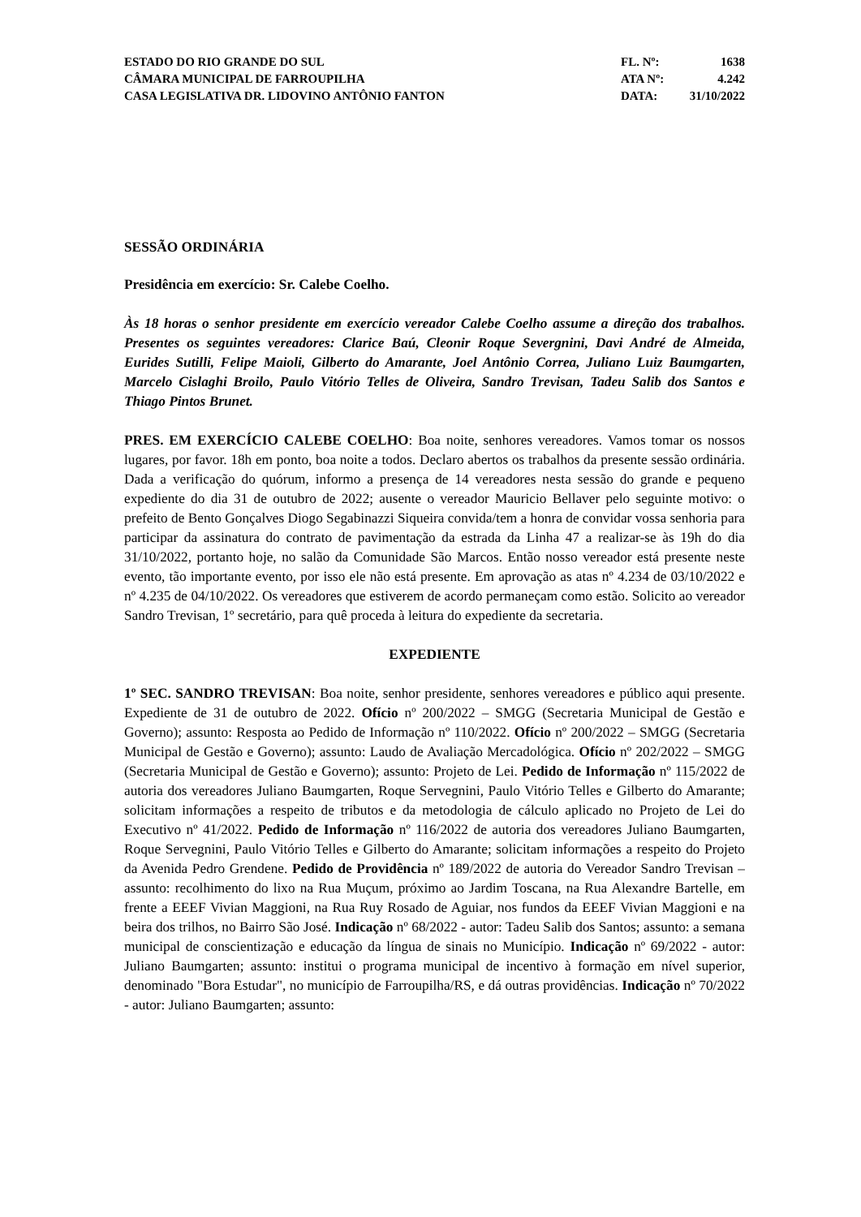ESTADO DO RIO GRANDE DO SUL
CÂMARA MUNICIPAL DE FARROUPILHA
CASA LEGISLATIVA DR. LIDOVINO ANTÔNIO FANTON
FL. Nº: 1638
ATA Nº: 4.242
DATA: 31/10/2022
SESSÃO ORDINÁRIA
Presidência em exercício: Sr. Calebe Coelho.
Às 18 horas o senhor presidente em exercício vereador Calebe Coelho assume a direção dos trabalhos. Presentes os seguintes vereadores: Clarice Baú, Cleonir Roque Severgnini, Davi André de Almeida, Eurides Sutilli, Felipe Maioli, Gilberto do Amarante, Joel Antônio Correa, Juliano Luiz Baumgarten, Marcelo Cislaghi Broilo, Paulo Vitório Telles de Oliveira, Sandro Trevisan, Tadeu Salib dos Santos e Thiago Pintos Brunet.
PRES. EM EXERCÍCIO CALEBE COELHO: Boa noite, senhores vereadores. Vamos tomar os nossos lugares, por favor. 18h em ponto, boa noite a todos. Declaro abertos os trabalhos da presente sessão ordinária. Dada a verificação do quórum, informo a presença de 14 vereadores nesta sessão do grande e pequeno expediente do dia 31 de outubro de 2022; ausente o vereador Mauricio Bellaver pelo seguinte motivo: o prefeito de Bento Gonçalves Diogo Segabinazzi Siqueira convida/tem a honra de convidar vossa senhoria para participar da assinatura do contrato de pavimentação da estrada da Linha 47 a realizar-se às 19h do dia 31/10/2022, portanto hoje, no salão da Comunidade São Marcos. Então nosso vereador está presente neste evento, tão importante evento, por isso ele não está presente. Em aprovação as atas nº 4.234 de 03/10/2022 e nº 4.235 de 04/10/2022. Os vereadores que estiverem de acordo permaneçam como estão. Solicito ao vereador Sandro Trevisan, 1º secretário, para quê proceda à leitura do expediente da secretaria.
EXPEDIENTE
1º SEC. SANDRO TREVISAN: Boa noite, senhor presidente, senhores vereadores e público aqui presente. Expediente de 31 de outubro de 2022. Ofício nº 200/2022 – SMGG (Secretaria Municipal de Gestão e Governo); assunto: Resposta ao Pedido de Informação nº 110/2022. Ofício nº 200/2022 – SMGG (Secretaria Municipal de Gestão e Governo); assunto: Laudo de Avaliação Mercadológica. Ofício nº 202/2022 – SMGG (Secretaria Municipal de Gestão e Governo); assunto: Projeto de Lei. Pedido de Informação nº 115/2022 de autoria dos vereadores Juliano Baumgarten, Roque Servegnini, Paulo Vitório Telles e Gilberto do Amarante; solicitam informações a respeito de tributos e da metodologia de cálculo aplicado no Projeto de Lei do Executivo nº 41/2022. Pedido de Informação nº 116/2022 de autoria dos vereadores Juliano Baumgarten, Roque Servegnini, Paulo Vitório Telles e Gilberto do Amarante; solicitam informações a respeito do Projeto da Avenida Pedro Grendene. Pedido de Providência nº 189/2022 de autoria do Vereador Sandro Trevisan – assunto: recolhimento do lixo na Rua Muçum, próximo ao Jardim Toscana, na Rua Alexandre Bartelle, em frente a EEEF Vivian Maggioni, na Rua Ruy Rosado de Aguiar, nos fundos da EEEF Vivian Maggioni e na beira dos trilhos, no Bairro São José. Indicação nº 68/2022 - autor: Tadeu Salib dos Santos; assunto: a semana municipal de conscientização e educação da língua de sinais no Município. Indicação nº 69/2022 - autor: Juliano Baumgarten; assunto: institui o programa municipal de incentivo à formação em nível superior, denominado "Bora Estudar", no município de Farroupilha/RS, e dá outras providências. Indicação nº 70/2022 - autor: Juliano Baumgarten; assunto: